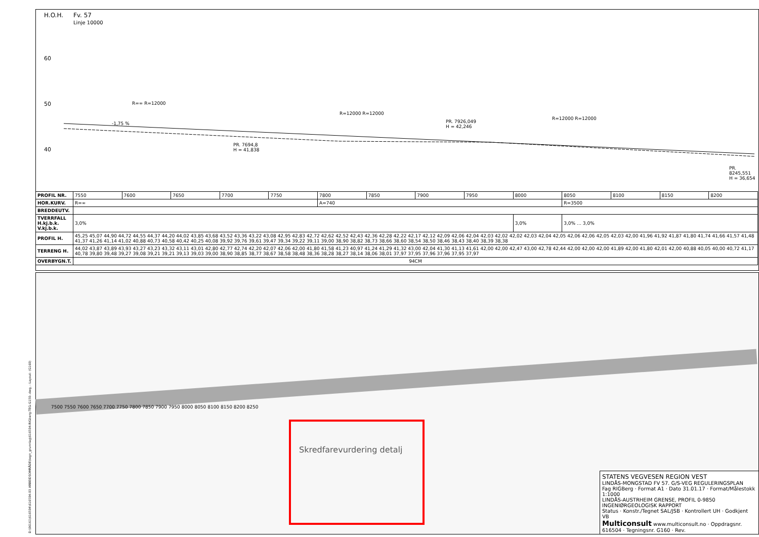H.O.H. Fv. 57
Linje 10000
60
50
40
-1,75 %
PR. 7694,8
H = 41,838
PR. 7926,049
H = 42,246
PR. 8245,551
H = 36,654
R=∞ R=12000
R=12000 R=12000
R=12000 R=12000
| PROFIL NR. | 7550 | 7600 | 7650 | 7700 | 7750 | 7800 | 7850 | 7900 | 7950 | 8000 | 8050 | 8100 | 8150 | 8200 |
| HOR.KURV. | R=∞ | | | | | A=740 | | | | | R=3500 | | | |
| BREDDEUTV. | | | | | | | | | | | | | | |
| TVERRFALL H.kj.b.k. V.kj.b.k. | 3,0% | | | | | | | | | 3,0% | 3,0% … 3,0% | | | |
| PROFIL H. | 45,25 45,07 44,90 44,72 44,55 44,37 44,20 44,02 43,85 43,68 43,52 43,36 43,22 43,08 42,95 42,83 42,72 42,62 42,52 42,43 42,36 42,28 42,22 42,17 42,12 42,09 42,06 42,04 42,03 42,02 42,02 42,03 42,04 42,05 42,06 42,06 42,05 42,03 42,00 41,96 41,92 41,87 41,80 41,74 41,66 41,57 41,48 41,37 41,26 41,14 41,02 40,88 40,73 40,58 40,42 40,25 40,08 39,92 39,76 39,61 39,47 39,34 39,22 39,11 39,00 38,90 38,82 38,73 38,66 38,60 38,54 38,50 38,46 38,43 38,40 38,39 38,38 | | | | | | | | | | | | | |
| TERRENG H. | 44,02 43,87 43,89 43,93 43,27 43,23 43,32 43,11 43,01 42,80 42,77 42,74 42,20 42,07 42,06 42,00 41,80 41,58 41,23 40,97 41,24 41,29 41,32 43,00 42,04 41,30 41,13 41,61 42,00 42,00 42,47 43,00 42,78 42,44 42,00 42,00 42,00 41,89 42,00 41,80 42,01 42,00 40,88 40,05 40,00 40,72 41,17 40,78 39,80 39,48 39,27 39,08 39,21 39,21 39,13 39,03 39,00 38,90 38,85 38,77 38,67 38,58 38,48 38,36 38,28 38,27 38,14 38,06 38,01 37,97 37,95 37,96 37,96 37,95 37,97 | | | | | | | | | | | | | |
| OVERBYGN.T. | 94CM | | | | | | | | | | | | | |
Skredfarevurdering detalj
7500 7550 7600 7650 7700 7750 7800 7850 7900 7950 8000 8050 8100 8150 8200 8250
STATENS VEGVESEN REGION VEST
LINDÅS-MONGSTAD FV 57. G/S-VEG REGULERINGSPLAN
Fag RIGBerg · Format A1 · Dato 31.01.17 · Format/Målestokk 1:1000
LINDÅS-AUSTRHEIM GRENSE, PROFIL 0-9850
INGENIØRGEOLOGISK RAPPORT
Status · Konstr./Tegnet SAL/JSB · Kontrollert UH · Godkjent VB
Multiconsult www.multiconsult.no · Oppdragsnr. 616504 · Tegningsnr. G160 · Rev.
D:\06161\616504\616504-03 ARBEIDSOMRÅDE\tegn_grunnlag\616504-RIGberg-TEG-G150-.dwg, - Layout: (G160)